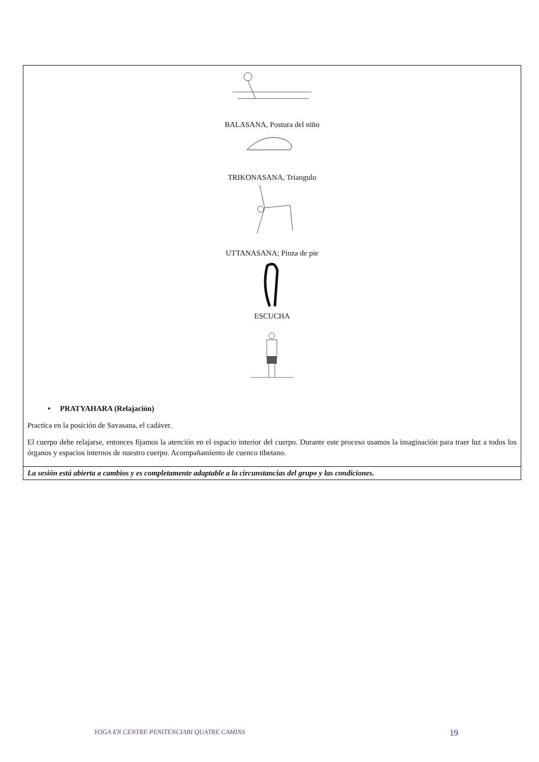| BALASANA, Postura del niño TRIKONASANA, Triangulo UTTANASANA; Pinza de pie ESCUCHA • PRATYAHARA (Relajación) Practica en la posición de Savasana, el cadáver. El cuerpo debe relajarse, entonces fijamos la atención en el espacio interior del cuerpo. Durante este proceso usamos la imaginación para traer luz a todos los órganos y espacios internos de nuestro cuerpo. Acompañamiento de cuenco tibetano. |
| La sesión está abierta a cambios y es completamente adaptable a la circunstancias del grupo y las condiciones. |
YOGA EN CENTRE PENITENCIARI QUATRE CAMINS 19